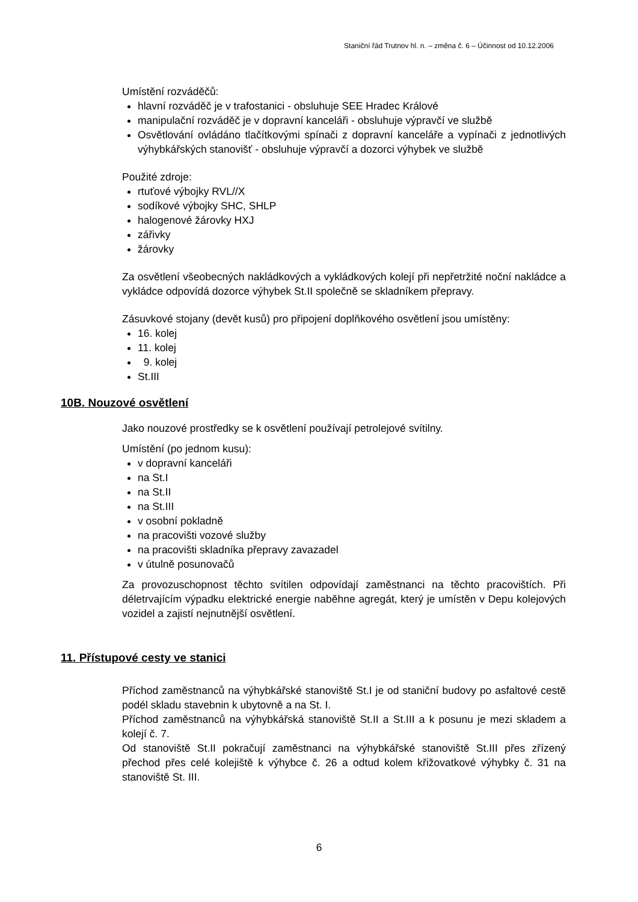Staniční řád Trutnov hl. n. – změna č. 6 – Účinnost od 10.12.2006
Umístění rozváděčů:
hlavní rozváděč je v trafostanici - obsluhuje SEE Hradec Králové
manipulační rozváděč je v dopravní kanceláři - obsluhuje výpravčí ve službě
Osvětlování ovládáno tlačítkovými spínači z dopravní kanceláře a vypínači z jednotlivých výhybkářských stanovišť - obsluhuje výpravčí a dozorci výhybek ve službě
Použité zdroje:
rtuťové výbojky RVL//X
sodíkové výbojky SHC, SHLP
halogenové žárovky HXJ
zářivky
žárovky
Za osvětlení všeobecných nakládkových a vykládkových kolejí při nepřetržité noční nakládce a vykládce odpovídá dozorce výhybek St.II společně se skladníkem přepravy.
Zásuvkové stojany (devět kusů) pro připojení doplňkového osvětlení jsou umístěny:
16. kolej
11. kolej
9. kolej
St.III
10B. Nouzové osvětlení
Jako nouzové prostředky se k osvětlení používají petrolejové svítilny.
Umístění (po jednom kusu):
v dopravní kanceláři
na St.I
na St.II
na St.III
v osobní pokladně
na pracovišti vozové služby
na pracovišti skladníka přepravy zavazadel
v útulně posunovačů
Za provozuschopnost těchto svítilen odpovídají zaměstnanci na těchto pracovištích. Při déletrvajícím výpadku elektrické energie naběhne agregát, který je umístěn v Depu kolejových vozidel a zajistí nejnutnější osvětlení.
11. Přístupové cesty ve stanici
Příchod zaměstnanců na výhybkářské stanoviště St.I je od staniční budovy po asfaltové cestě podél skladu stavebnin k ubytovně a na St. I.
Příchod zaměstnanců na výhybkářská stanoviště St.II a St.III a k posunu je mezi skladem a kolejí č. 7.
Od stanoviště St.II pokračují zaměstnanci na výhybkářské stanoviště St.III přes zřízený přechod přes celé kolejiště k výhybce č. 26 a odtud kolem křižovatkové výhybky č. 31 na stanoviště St. III.
6